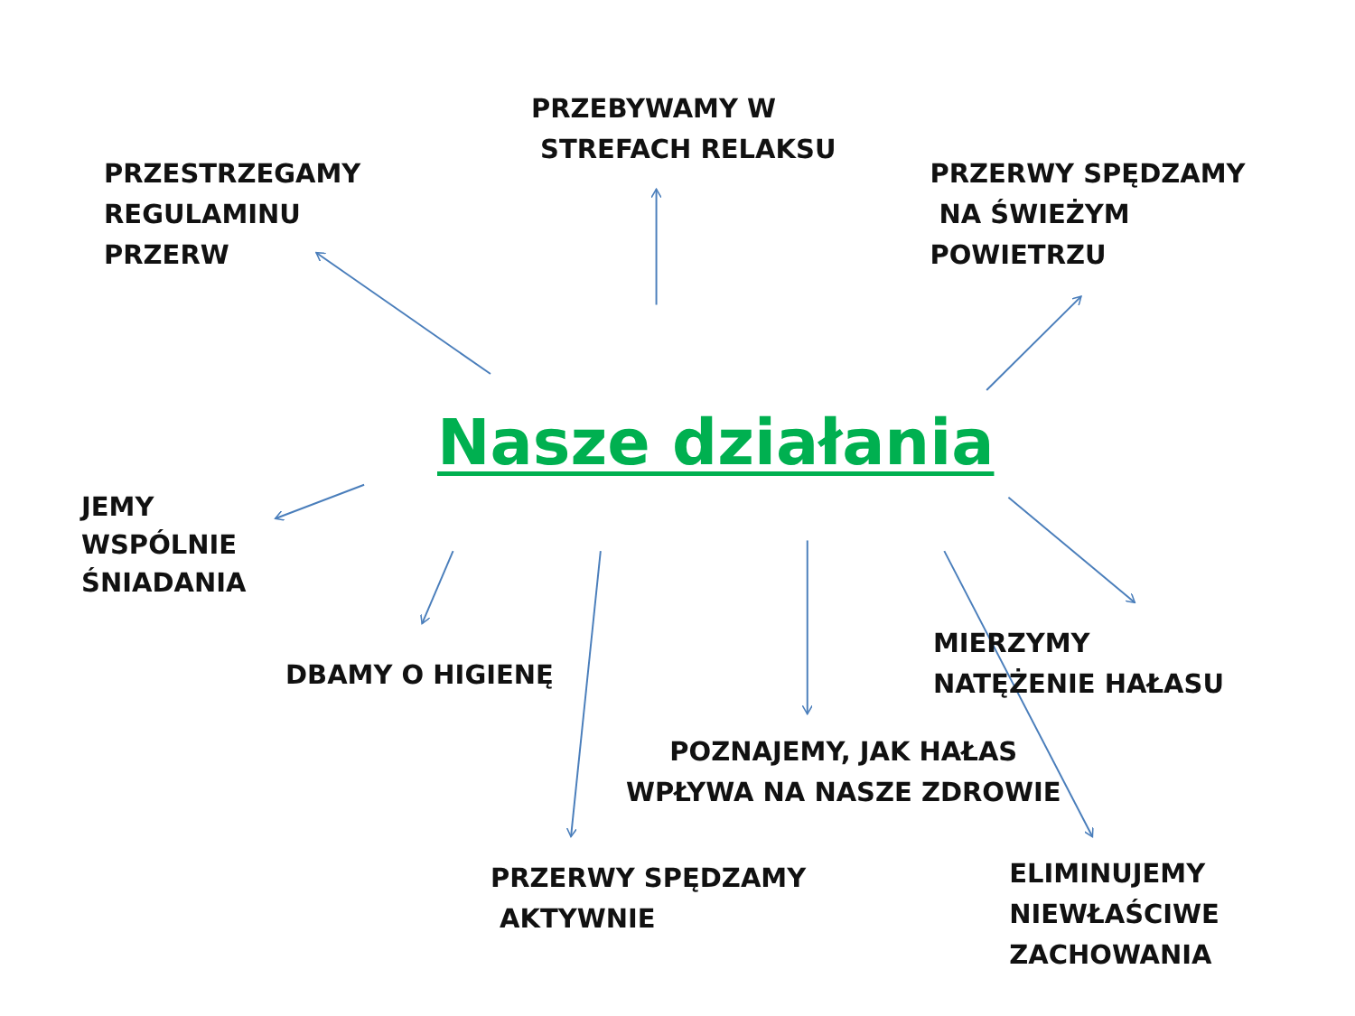PRZEBYWAMY W
STREFACH RELAKSU
PRZESTRZEGAMY
REGULAMINU
PRZERW
PRZERWY SPĘDZAMY
NA ŚWIEŻYM
POWIETRZU
Nasze działania
JEMY
WSPÓLNIE
ŚNIADANIA
DBAMY O HIGIENĘ
MIERZYMY
NATĘŻENIE HAŁASU
POZNAJEMY, JAK HAŁAS
WPŁYWA NA NASZE ZDROWIE
PRZERWY SPĘDZAMY
AKTYWNIE
ELIMINUJEMY
NIEWŁAŚCIWE
ZACHOWANIA